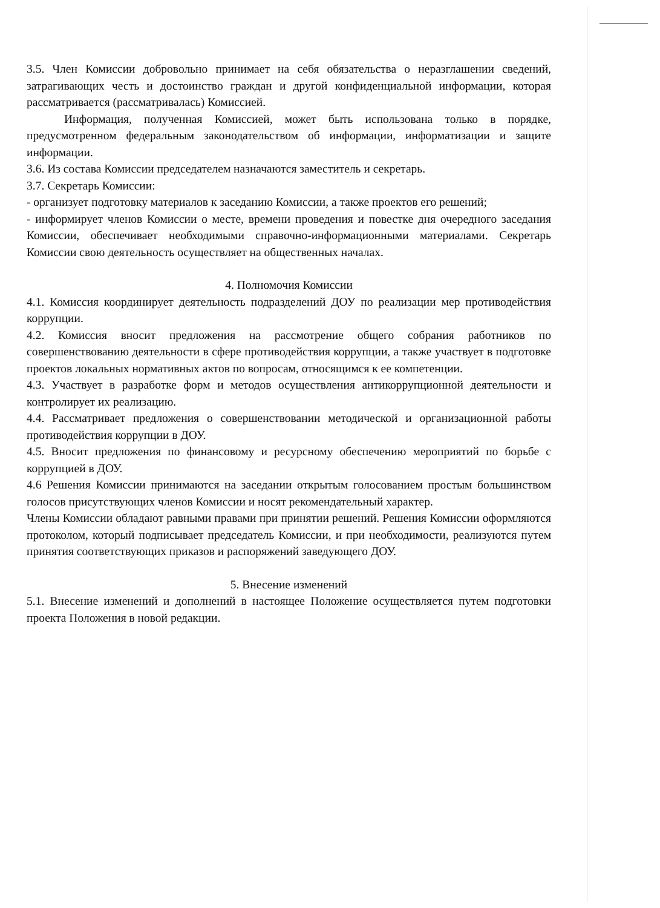3.5. Член Комиссии добровольно принимает на себя обязательства о неразглашении сведений, затрагивающих честь и достоинство граждан и другой конфиденциальной информации, которая рассматривается (рассматривалась) Комиссией.
Информация, полученная Комиссией, может быть использована только в порядке, предусмотренном федеральным законодательством об информации, информатизации и защите информации.
3.6. Из состава Комиссии председателем назначаются заместитель и секретарь.
3.7. Секретарь Комиссии:
- организует подготовку материалов к заседанию Комиссии, а также проектов его решений;
- информирует членов Комиссии о месте, времени проведения и повестке дня очередного заседания Комиссии, обеспечивает необходимыми справочно-информационными материалами. Секретарь Комиссии свою деятельность осуществляет на общественных началах.
4. Полномочия Комиссии
4.1. Комиссия координирует деятельность подразделений ДОУ по реализации мер противодействия коррупции.
4.2. Комиссия вносит предложения на рассмотрение общего собрания работников по совершенствованию деятельности в сфере противодействия коррупции, а также участвует в подготовке проектов локальных нормативных актов по вопросам, относящимся к ее компетенции.
4.3. Участвует в разработке форм и методов осуществления антикоррупционной деятельности и контролирует их реализацию.
4.4. Рассматривает предложения о совершенствовании методической и организационной работы противодействия коррупции в ДОУ.
4.5. Вносит предложения по финансовому и ресурсному обеспечению мероприятий по борьбе с коррупцией в ДОУ.
4.6 Решения Комиссии принимаются на заседании открытым голосованием простым большинством голосов присутствующих членов Комиссии и носят рекомендательный характер.
Члены Комиссии обладают равными правами при принятии решений. Решения Комиссии оформляются протоколом, который подписывает председатель Комиссии, и при необходимости, реализуются путем принятия соответствующих приказов и распоряжений заведующего ДОУ.
5. Внесение изменений
5.1. Внесение изменений и дополнений в настоящее Положение осуществляется путем подготовки проекта Положения в новой редакции.